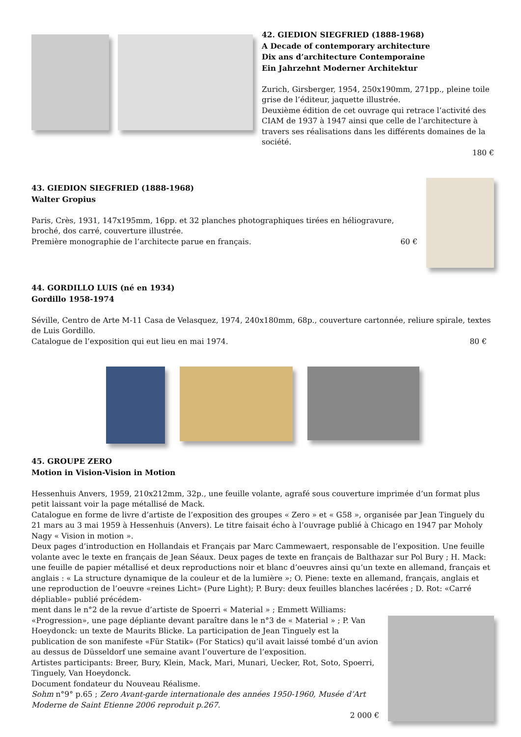42. GIEDION SIEGFRIED (1888-1968)
A Decade of contemporary architecture
Dix ans d’architecture Contemporaine
Ein Jahrzehnt Moderner Architektur
Zurich, Girsberger, 1954, 250x190mm, 271pp., pleine toile grise de l’éditeur, jaquette illustrée.
Deuxième édition de cet ouvrage qui retrace l’activité des CIAM de 1937 à 1947 ainsi que celle de l’architecture à travers ses réalisations dans les différents domaines de la société.
180 €
43. GIEDION SIEGFRIED (1888-1968)
Walter Gropius
Paris, Crès, 1931, 147x195mm, 16pp. et 32 planches photographiques tirées en héliogravure, broché, dos carré, couverture illustrée.
Première monographie de l’architecte parue en français. 60 €
44. GORDILLO LUIS (né en 1934)
Gordillo 1958-1974
Séville, Centro de Arte M-11 Casa de Velasquez, 1974, 240x180mm, 68p., couverture cartonnée, reliure spirale, textes de Luis Gordillo.
Catalogue de l’exposition qui eut lieu en mai 1974. 80 €
45. GROUPE ZERO
Motion in Vision-Vision in Motion
Hessenhuis Anvers, 1959, 210x212mm, 32p., une feuille volante, agrafé sous couverture imprimée d’un format plus petit laissant voir la page métallisé de Mack.
Catalogue en forme de livre d’artiste de l’exposition des groupes « Zero » et « G58 », organisée par Jean Tinguely du 21 mars au 3 mai 1959 à Hessenhuis (Anvers). Le titre faisait écho à l’ouvrage publié à Chicago en 1947 par Moholy Nagy « Vision in motion ».
Deux pages d’introduction en Hollandais et Français par Marc Cammewaert, responsable de l’exposition. Une feuille volante avec le texte en français de Jean Séaux. Deux pages de texte en français de Balthazar sur Pol Bury ; H. Mack: une feuille de papier métallisé et deux reproductions noir et blanc d’oeuvres ainsi qu’un texte en allemand, français et anglais : « La structure dynamique de la couleur et de la lumière »; O. Piene: texte en allemand, français, anglais et une reproduction de l’oeuvre «reines Licht» (Pure Light); P. Bury: deux feuilles blanches lacérées ; D. Rot: «Carré dépliable» publié précédem-
ment dans le n°2 de la revue d’artiste de Spoerri « Material » ; Emmett Williams: «Progression», une page dépliante devant paraître dans le n°3 de « Material » ; P. Van Hoeydonck: un texte de Maurits Blicke. La participation de Jean Tinguely est la publication de son manifeste «Für Statik» (For Statics) qu’il avait laissé tombé d’un avion au dessus de Düsseldorf une semaine avant l’ouverture de l’exposition.
Artistes participants: Breer, Bury, Klein, Mack, Mari, Munari, Uecker, Rot, Soto, Spoerri, Tinguely, Van Hoeydonck.
Document fondateur du Nouveau Réalisme.
Sohm n°9° p.65 ; Zero Avant-garde internationale des années 1950-1960, Musée d’Art Moderne de Saint Etienne 2006 reproduit p.267.
2 000 €